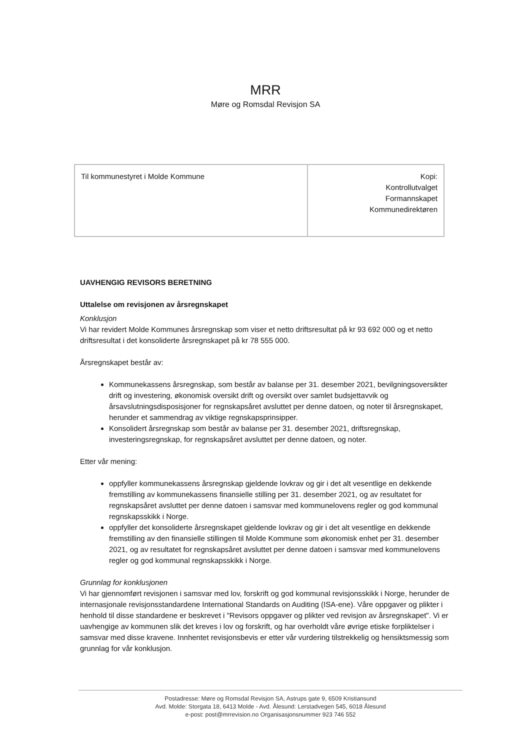MRR
Møre og Romsdal Revisjon SA
| Til kommunestyret i Molde Kommune | Kopi: Kontrollutvalget Formannskapet Kommunedirektøren |
UAVHENGIG REVISORS BERETNING
Uttalelse om revisjonen av årsregnskapet
Konklusjon
Vi har revidert Molde Kommunes årsregnskap som viser et netto driftsresultat på kr 93 692 000 og et netto driftsresultat i det konsoliderte årsregnskapet på kr 78 555 000.
Årsregnskapet består av:
Kommunekassens årsregnskap, som består av balanse per 31. desember 2021, bevilgningsoversikter drift og investering, økonomisk oversikt drift og oversikt over samlet budsjettavvik og årsavslutningsdisposisjoner for regnskapsåret avsluttet per denne datoen, og noter til årsregnskapet, herunder et sammendrag av viktige regnskapsprinsipper.
Konsolidert årsregnskap som består av balanse per 31. desember 2021, driftsregnskap, investeringsregnskap, for regnskapsåret avsluttet per denne datoen, og noter.
Etter vår mening:
oppfyller kommunekassens årsregnskap gjeldende lovkrav og gir i det alt vesentlige en dekkende fremstilling av kommunekassens finansielle stilling per 31. desember 2021, og av resultatet for regnskapsåret avsluttet per denne datoen i samsvar med kommunelovens regler og god kommunal regnskapsskikk i Norge.
oppfyller det konsoliderte årsregnskapet gjeldende lovkrav og gir i det alt vesentlige en dekkende fremstilling av den finansielle stillingen til Molde Kommune som økonomisk enhet per 31. desember 2021, og av resultatet for regnskapsåret avsluttet per denne datoen i samsvar med kommunelovens regler og god kommunal regnskapsskikk i Norge.
Grunnlag for konklusjonen
Vi har gjennomført revisjonen i samsvar med lov, forskrift og god kommunal revisjonsskikk i Norge, herunder de internasjonale revisjonsstandardene International Standards on Auditing (ISA-ene). Våre oppgaver og plikter i henhold til disse standardene er beskrevet i "Revisors oppgaver og plikter ved revisjon av årsregnskapet". Vi er uavhengige av kommunen slik det kreves i lov og forskrift, og har overholdt våre øvrige etiske forpliktelser i samsvar med disse kravene. Innhentet revisjonsbevis er etter vår vurdering tilstrekkelig og hensiktsmessig som grunnlag for vår konklusjon.
Postadresse: Møre og Romsdal Revisjon SA, Astrups gate 9, 6509 Kristiansund
Avd. Molde: Storgata 18, 6413 Molde - Avd. Ålesund: Lerstadvegen 545, 6018 Ålesund
e-post: post@mrrevision.no Organisasjonsnummer 923 746 552